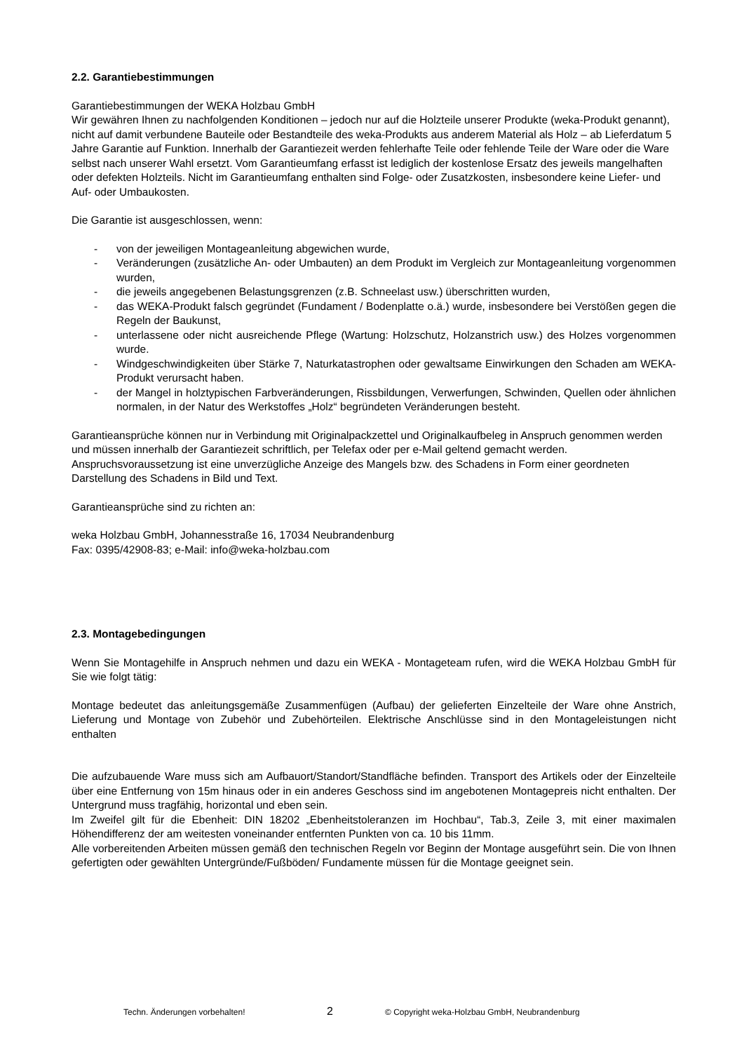2.2. Garantiebestimmungen
Garantiebestimmungen der WEKA Holzbau GmbH
Wir gewähren Ihnen zu nachfolgenden Konditionen – jedoch nur auf die Holzteile unserer Produkte (weka-Produkt genannt), nicht auf damit verbundene Bauteile oder Bestandteile des weka-Produkts aus anderem Material als Holz – ab Lieferdatum 5 Jahre Garantie auf Funktion. Innerhalb der Garantiezeit werden fehlerhafte Teile oder fehlende Teile der Ware oder die Ware selbst nach unserer Wahl ersetzt. Vom Garantieumfang erfasst ist lediglich der kostenlose Ersatz des jeweils mangelhaften oder defekten Holzteils. Nicht im Garantieumfang enthalten sind Folge- oder Zusatzkosten, insbesondere keine Liefer- und Auf- oder Umbaukosten.
Die Garantie ist ausgeschlossen, wenn:
- von der jeweiligen Montageanleitung abgewichen wurde,
- Veränderungen (zusätzliche An- oder Umbauten) an dem Produkt im Vergleich zur Montageanleitung vorgenommen wurden,
- die jeweils angegebenen Belastungsgrenzen (z.B. Schneelast usw.) überschritten wurden,
- das WEKA-Produkt falsch gegründet (Fundament / Bodenplatte o.ä.) wurde, insbesondere bei Verstößen gegen die Regeln der Baukunst,
- unterlassene oder nicht ausreichende Pflege (Wartung: Holzschutz, Holzanstrich usw.) des Holzes vorgenommen wurde.
- Windgeschwindigkeiten über Stärke 7, Naturkatastrophen oder gewaltsame Einwirkungen den Schaden am WEKA-Produkt verursacht haben.
- der Mangel in holztypischen Farbveränderungen, Rissbildungen, Verwerfungen, Schwinden, Quellen oder ähnlichen normalen, in der Natur des Werkstoffes „Holz“ begründeten Veränderungen besteht.
Garantieansprüche können nur in Verbindung mit Originalpackzettel und Originalkaufbeleg in Anspruch genommen werden und müssen innerhalb der Garantiezeit schriftlich, per Telefax oder per e-Mail geltend gemacht werden. Anspruchsvoraussetzung ist eine unverzügliche Anzeige des Mangels bzw. des Schadens in Form einer geordneten Darstellung des Schadens in Bild und Text.
Garantieansprüche sind zu richten an:
weka Holzbau GmbH, Johannesstraße 16, 17034 Neubrandenburg
Fax: 0395/42908-83; e-Mail: info@weka-holzbau.com
2.3. Montagebedingungen
Wenn Sie Montagehilfe in Anspruch nehmen und dazu ein WEKA - Montageteam rufen, wird die WEKA Holzbau GmbH für Sie wie folgt tätig:
Montage bedeutet das anleitungsgemäße Zusammenfügen (Aufbau) der gelieferten Einzelteile der Ware ohne Anstrich, Lieferung und Montage von Zubehör und Zubehörteilen. Elektrische Anschlüsse sind in den Montageleistungen nicht enthalten
Die aufzubauende Ware muss sich am Aufbauort/Standort/Standfläche befinden. Transport des Artikels oder der Einzelteile über eine Entfernung von 15m hinaus oder in ein anderes Geschoss sind im angebotenen Montagepreis nicht enthalten. Der Untergrund muss tragfähig, horizontal und eben sein.
Im Zweifel gilt für die Ebenheit: DIN 18202 „Ebenheitstoleranzen im Hochbau“, Tab.3, Zeile 3, mit einer maximalen Höhendifferenz der am weitesten voneinander entfernten Punkten von ca. 10 bis 11mm.
Alle vorbereitenden Arbeiten müssen gemäß den technischen Regeln vor Beginn der Montage ausgeführt sein. Die von Ihnen gefertigten oder gewählten Untergründe/Fußböden/ Fundamente müssen für die Montage geeignet sein.
Techn. Änderungen vorbehalten! 2 © Copyright weka-Holzbau GmbH, Neubrandenburg